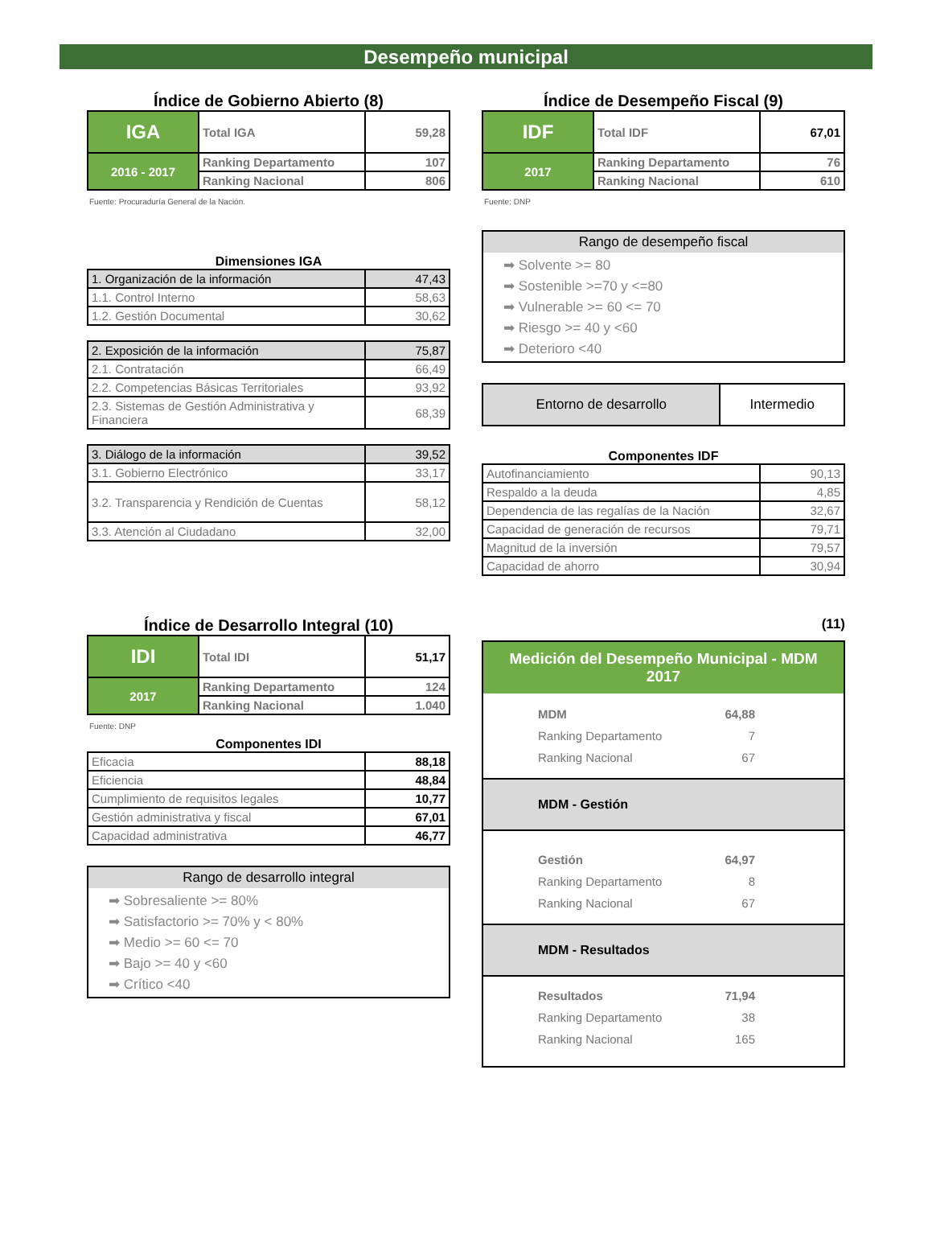Desempeño municipal
Índice de Gobierno Abierto (8)
| IGA | Total IGA | 59,28 |
| 2016 - 2017 | Ranking Departamento | 107 |
| | Ranking Nacional | 806 |
Fuente: Procuraduría General de la Nación.
Dimensiones IGA
| 1. Organización de la información | 47,43 |
| 1.1. Control Interno | 58,63 |
| 1.2. Gestión Documental | 30,62 |
| 2. Exposición de la información | 75,87 |
| 2.1. Contratación | 66,49 |
| 2.2. Competencias Básicas Territoriales | 93,92 |
| 2.3. Sistemas de Gestión Administrativa y Financiera | 68,39 |
| 3. Diálogo de la información | 39,52 |
| 3.1. Gobierno Electrónico | 33,17 |
| 3.2. Transparencia y Rendición de Cuentas | 58,12 |
| 3.3. Atención al Ciudadano | 32,00 |
Índice de Desempeño Fiscal (9)
| IDF | Total IDF | 67,01 |
| 2017 | Ranking Departamento | 76 |
| | Ranking Nacional | 610 |
Fuente: DNP
Rango de desempeño fiscal
➡ Solvente >= 80
➡ Sostenible >=70 y <=80
➡ Vulnerable >= 60 <= 70
➡ Riesgo >= 40 y <60
➡ Deterioro <40
| Entorno de desarrollo | Intermedio |
Componentes IDF
| Autofinanciamiento | 90,13 |
| Respaldo a la deuda | 4,85 |
| Dependencia de las regalías de la Nación | 32,67 |
| Capacidad de generación de recursos | 79,71 |
| Magnitud de la inversión | 79,57 |
| Capacidad de ahorro | 30,94 |
Índice de Desarrollo Integral (10)
| IDI | Total IDI | 51,17 |
| 2017 | Ranking Departamento | 124 |
| | Ranking Nacional | 1.040 |
Fuente: DNP
Componentes IDI
| Eficacia | 88,18 |
| Eficiencia | 48,84 |
| Cumplimiento de requisitos legales | 10,77 |
| Gestión administrativa y fiscal | 67,01 |
| Capacidad administrativa | 46,77 |
Rango de desarrollo integral
➡ Sobresaliente >= 80%
➡ Satisfactorio >= 70% y < 80%
➡ Medio >= 60 <= 70
➡ Bajo >= 40 y <60
➡ Crítico <40
(11)
Medición del Desempeño Municipal - MDM 2017
| MDM | 64,88 |
| Ranking Departamento | 7 |
| Ranking Nacional | 67 |
MDM - Gestión
| Gestión | 64,97 |
| Ranking Departamento | 8 |
| Ranking Nacional | 67 |
MDM - Resultados
| Resultados | 71,94 |
| Ranking Departamento | 38 |
| Ranking Nacional | 165 |